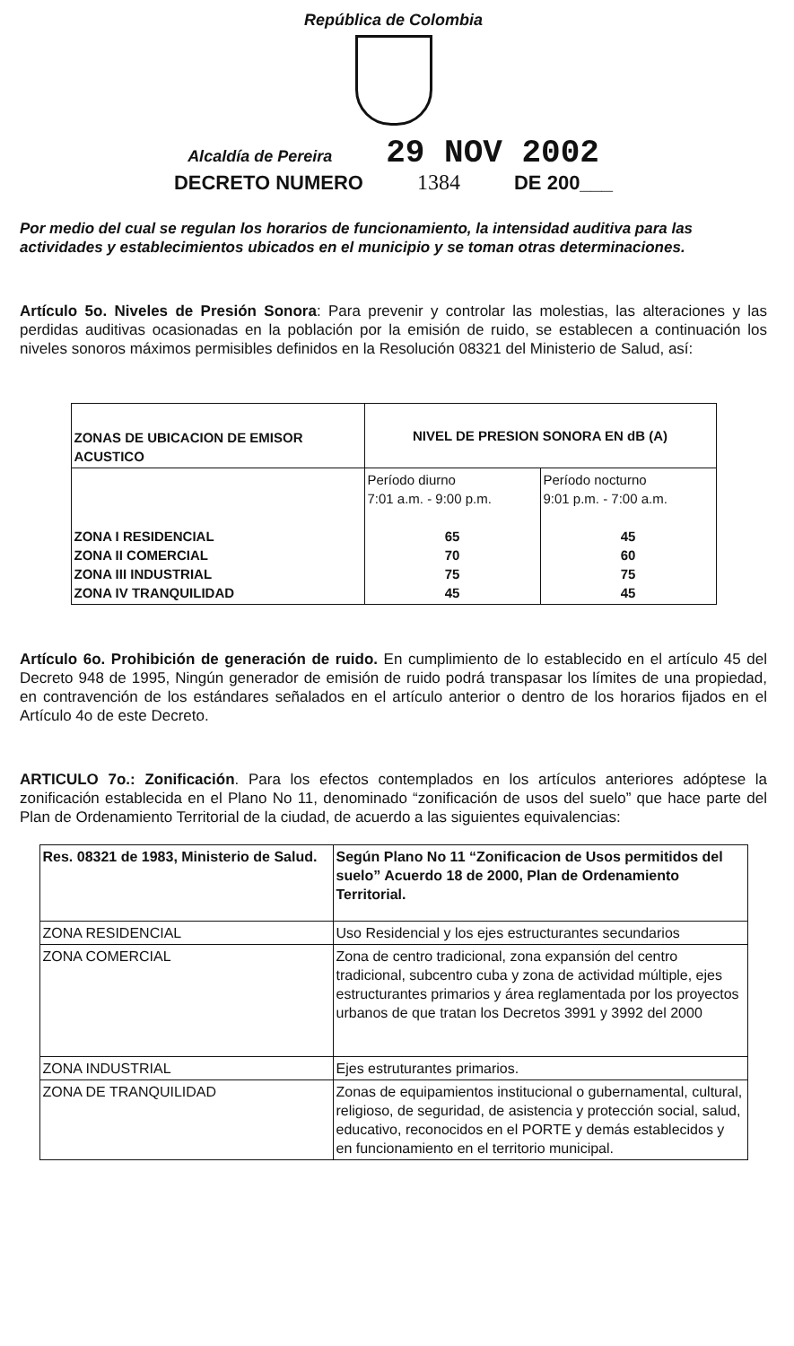República de Colombia
Alcaldía de Pereira 29 NOV 2002
DECRETO NUMERO 1384 DE 200___
Por medio del cual se regulan los horarios de funcionamiento, la intensidad auditiva para las actividades y establecimientos ubicados en el municipio y se toman otras determinaciones.
Artículo 5o. Niveles de Presión Sonora: Para prevenir y controlar las molestias, las alteraciones y las perdidas auditivas ocasionadas en la población por la emisión de ruido, se establecen a continuación los niveles sonoros máximos permisibles definidos en la Resolución 08321 del Ministerio de Salud, así:
| ZONAS DE UBICACION DE EMISOR ACUSTICO | NIVEL DE PRESION SONORA EN dB (A) | |
| --- | --- | --- |
| ZONA I RESIDENCIAL ZONA II COMERCIAL ZONA III INDUSTRIAL ZONA IV TRANQUILIDAD | Período diurno 7:01 a.m. - 9:00 p.m. 65 70 75 45 | Período nocturno 9:01 p.m. - 7:00 a.m. 45 60 75 45 |
Artículo 6o. Prohibición de generación de ruido. En cumplimiento de lo establecido en el artículo 45 del Decreto 948 de 1995, Ningún generador de emisión de ruido podrá transpasar los límites de una propiedad, en contravención de los estándares señalados en el artículo anterior o dentro de los horarios fijados en el Artículo 4o de este Decreto.
ARTICULO 7o.: Zonificación. Para los efectos contemplados en los artículos anteriores adóptese la zonificación establecida en el Plano No 11, denominado “zonificación de usos del suelo” que hace parte del Plan de Ordenamiento Territorial de la ciudad, de acuerdo a las siguientes equivalencias:
| Res. 08321 de 1983, Ministerio de Salud. | Según Plano No 11 “Zonificacion de Usos permitidos del suelo” Acuerdo 18 de 2000, Plan de Ordenamiento Territorial. |
| --- | --- |
| ZONA RESIDENCIAL | Uso Residencial y los ejes estructurantes secundarios |
| ZONA COMERCIAL | Zona de centro tradicional, zona expansión del centro tradicional, subcentro cuba y zona de actividad múltiple, ejes estructurantes primarios y área reglamentada por los proyectos urbanos de que tratan los Decretos 3991 y 3992 del 2000 |
| ZONA INDUSTRIAL | Ejes estruturantes primarios. |
| ZONA DE TRANQUILIDAD | Zonas de equipamientos institucional o gubernamental, cultural, religioso, de seguridad, de asistencia y protección social, salud, educativo, reconocidos en el PORTE y demás establecidos y en funcionamiento en el territorio municipal. |